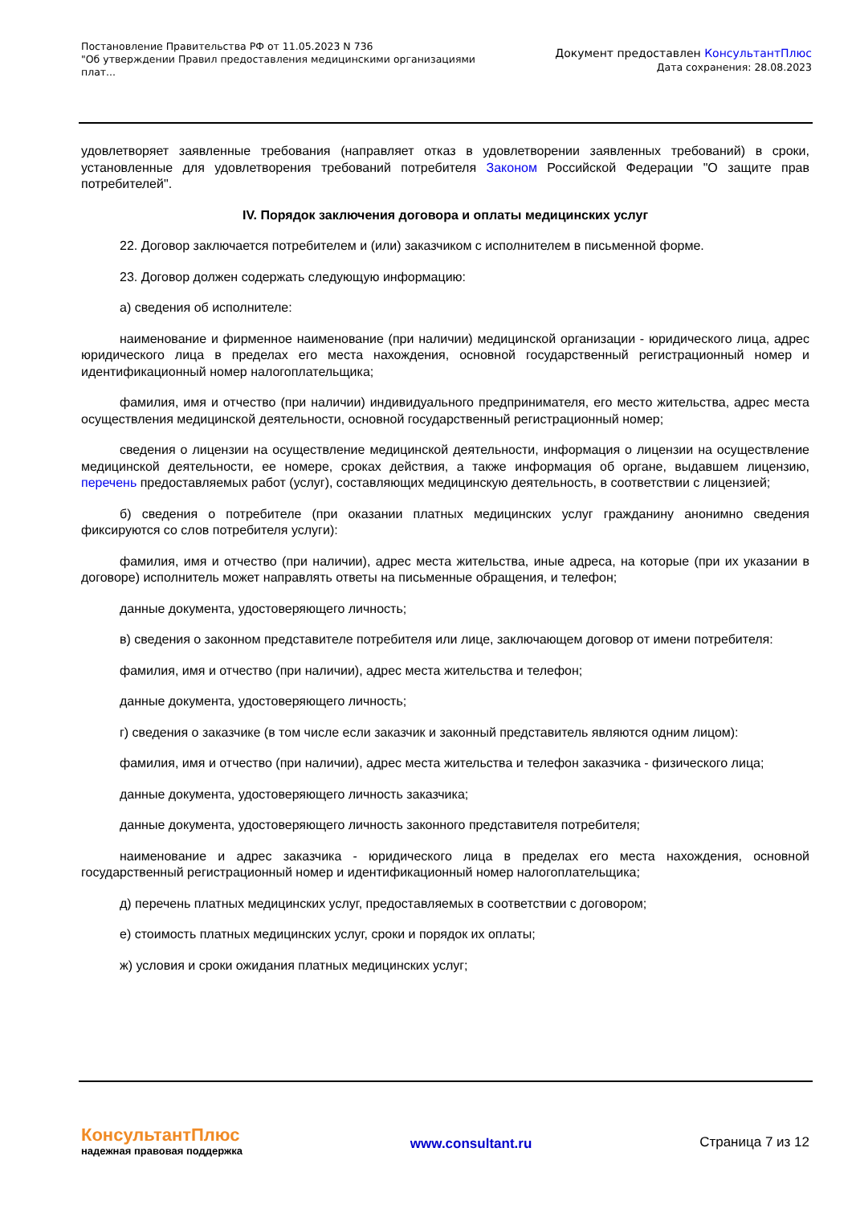Постановление Правительства РФ от 11.05.2023 N 736
"Об утверждении Правил предоставления медицинскими организациями плат...
Документ предоставлен КонсультантПлюс
Дата сохранения: 28.08.2023
удовлетворяет заявленные требования (направляет отказ в удовлетворении заявленных требований) в сроки, установленные для удовлетворения требований потребителя Законом Российской Федерации "О защите прав потребителей".
IV. Порядок заключения договора и оплаты медицинских услуг
22. Договор заключается потребителем и (или) заказчиком с исполнителем в письменной форме.
23. Договор должен содержать следующую информацию:
а) сведения об исполнителе:
наименование и фирменное наименование (при наличии) медицинской организации - юридического лица, адрес юридического лица в пределах его места нахождения, основной государственный регистрационный номер и идентификационный номер налогоплательщика;
фамилия, имя и отчество (при наличии) индивидуального предпринимателя, его место жительства, адрес места осуществления медицинской деятельности, основной государственный регистрационный номер;
сведения о лицензии на осуществление медицинской деятельности, информация о лицензии на осуществление медицинской деятельности, ее номере, сроках действия, а также информация об органе, выдавшем лицензию, перечень предоставляемых работ (услуг), составляющих медицинскую деятельность, в соответствии с лицензией;
б) сведения о потребителе (при оказании платных медицинских услуг гражданину анонимно сведения фиксируются со слов потребителя услуги):
фамилия, имя и отчество (при наличии), адрес места жительства, иные адреса, на которые (при их указании в договоре) исполнитель может направлять ответы на письменные обращения, и телефон;
данные документа, удостоверяющего личность;
в) сведения о законном представителе потребителя или лице, заключающем договор от имени потребителя:
фамилия, имя и отчество (при наличии), адрес места жительства и телефон;
данные документа, удостоверяющего личность;
г) сведения о заказчике (в том числе если заказчик и законный представитель являются одним лицом):
фамилия, имя и отчество (при наличии), адрес места жительства и телефон заказчика - физического лица;
данные документа, удостоверяющего личность заказчика;
данные документа, удостоверяющего личность законного представителя потребителя;
наименование и адрес заказчика - юридического лица в пределах его места нахождения, основной государственный регистрационный номер и идентификационный номер налогоплательщика;
д) перечень платных медицинских услуг, предоставляемых в соответствии с договором;
е) стоимость платных медицинских услуг, сроки и порядок их оплаты;
ж) условия и сроки ожидания платных медицинских услуг;
КонсультантПлюс
надежная правовая поддержка
www.consultant.ru Страница 7 из 12